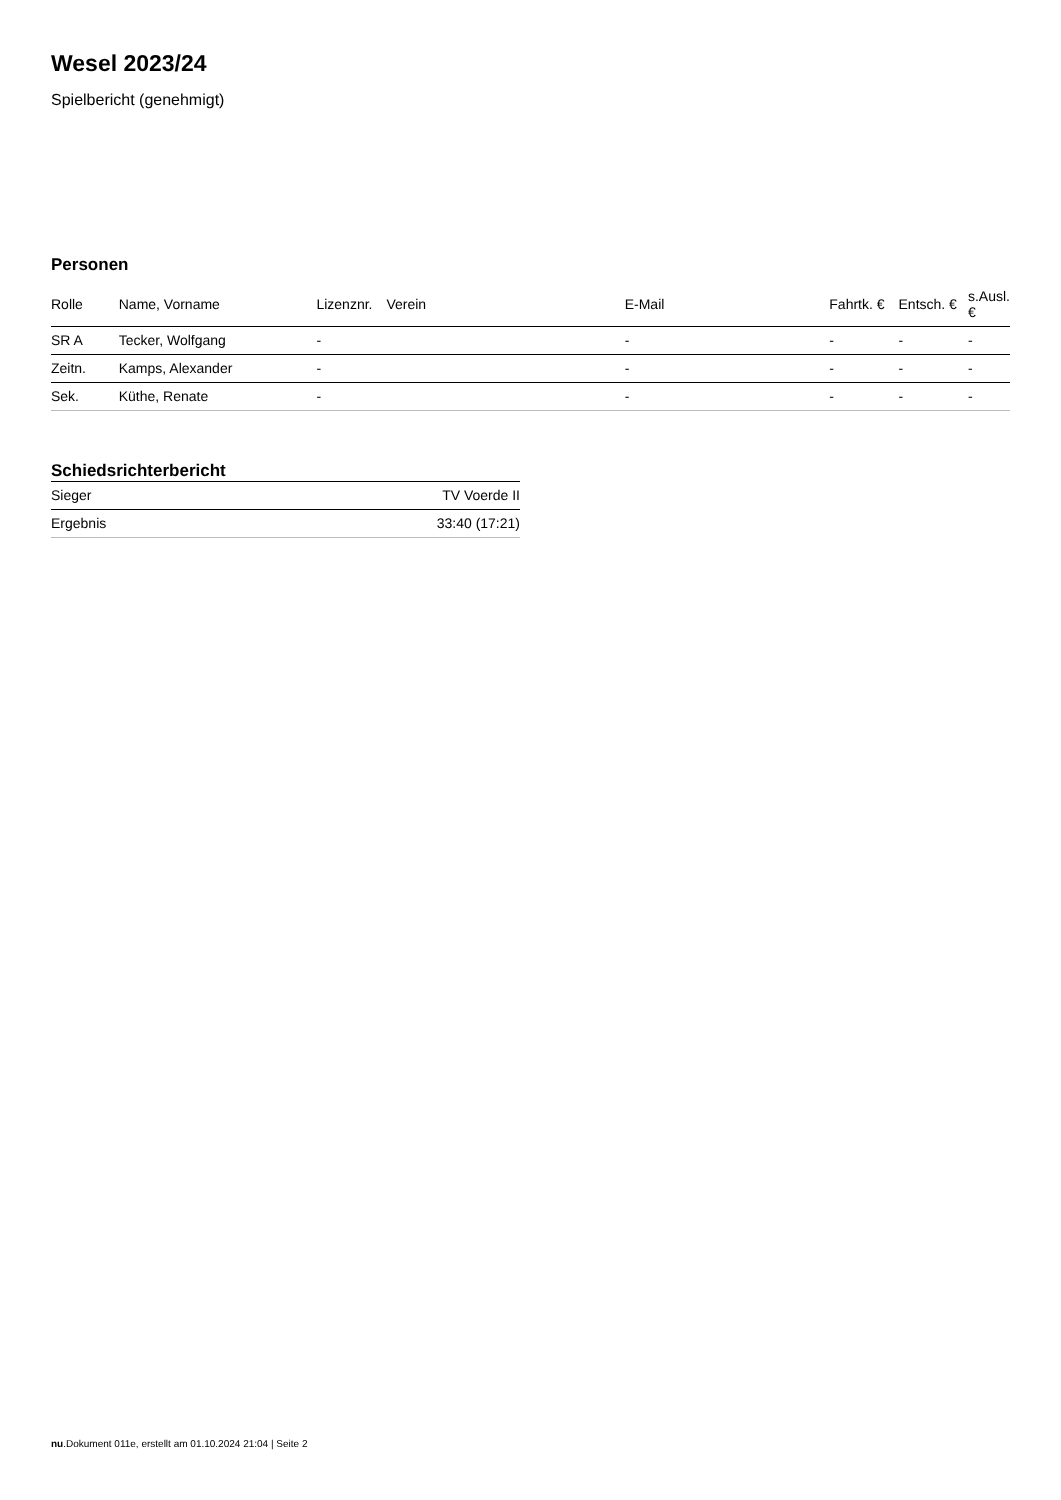Wesel 2023/24
Spielbericht (genehmigt)
Personen
| Rolle | Name, Vorname | Lizenznr. | Verein | E-Mail | Fahrtk. € | Entsch. € | s.Ausl. € |
| --- | --- | --- | --- | --- | --- | --- | --- |
| SR A | Tecker, Wolfgang | - | | - | - | - | - |
| Zeitn. | Kamps, Alexander | - | | - | - | - | - |
| Sek. | Küthe, Renate | - | | - | - | - | - |
Schiedsrichterbericht
| Sieger | TV Voerde II |
| Ergebnis | 33:40 (17:21) |
nu.Dokument 011e, erstellt am 01.10.2024 21:04 | Seite 2